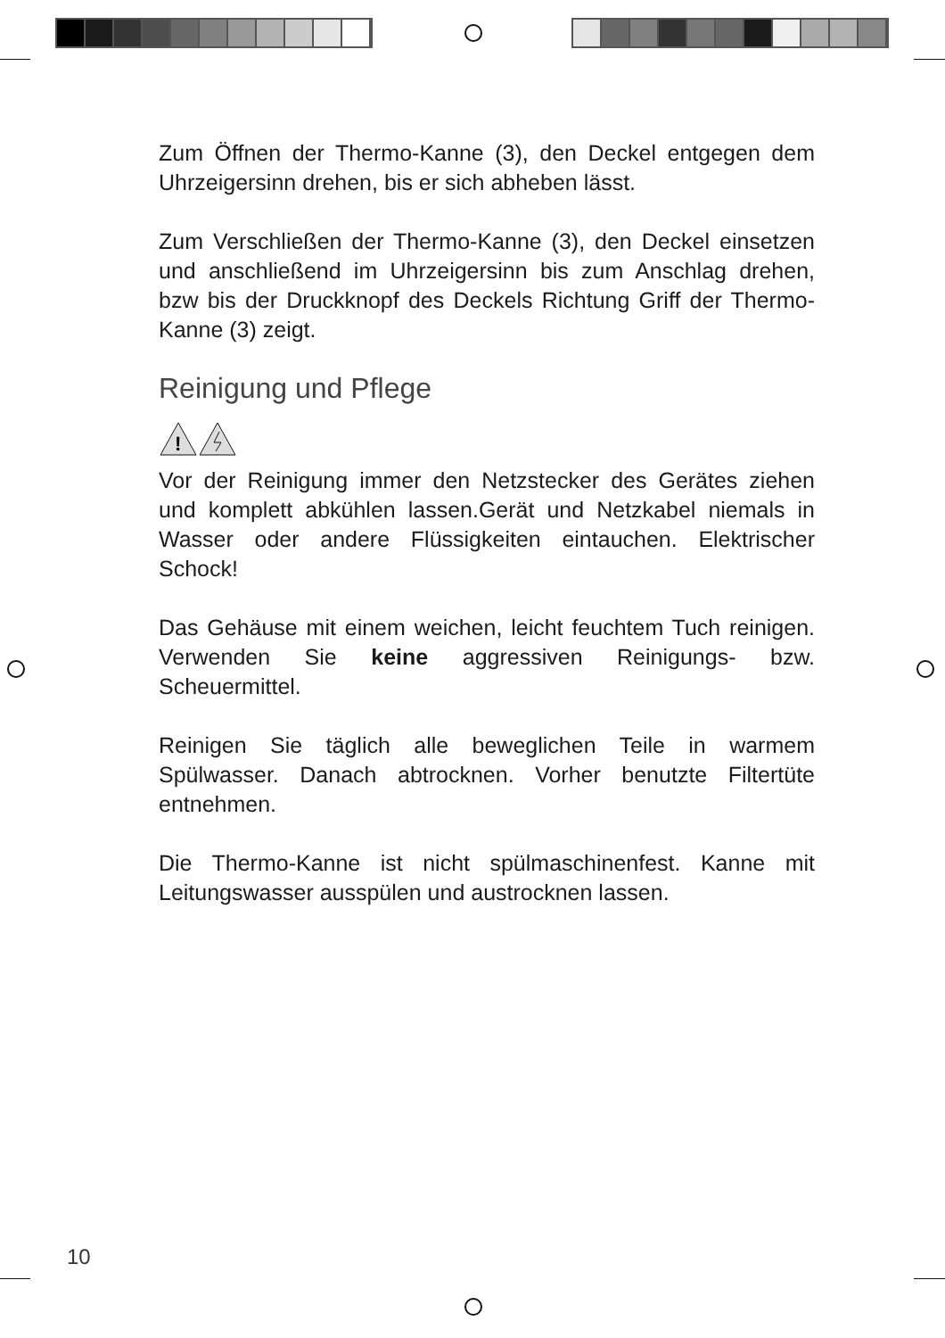Zum Öffnen der Thermo-Kanne (3), den Deckel entgegen dem Uhrzeigersinn drehen, bis er sich abheben lässt.
Zum Verschließen der Thermo-Kanne (3), den Deckel einsetzen und anschließend im Uhrzeigersinn bis zum Anschlag drehen, bzw bis der Druckknopf des Deckels Richtung Griff der Thermo-Kanne (3) zeigt.
Reinigung und Pflege
!
Vor der Reinigung immer den Netzstecker des Gerätes ziehen und komplett abkühlen lassen.Gerät und Netzkabel niemals in Wasser oder andere Flüssigkeiten eintauchen. Elektrischer Schock!
Das Gehäuse mit einem weichen, leicht feuchtem Tuch reinigen. Verwenden Sie keine aggressiven Reinigungs- bzw. Scheuermittel.
Reinigen Sie täglich alle beweglichen Teile in warmem Spülwasser. Danach abtrocknen. Vorher benutzte Filtertüte entnehmen.
Die Thermo-Kanne ist nicht spülmaschinenfest. Kanne mit Leitungswasser ausspülen und austrocknen lassen.
10